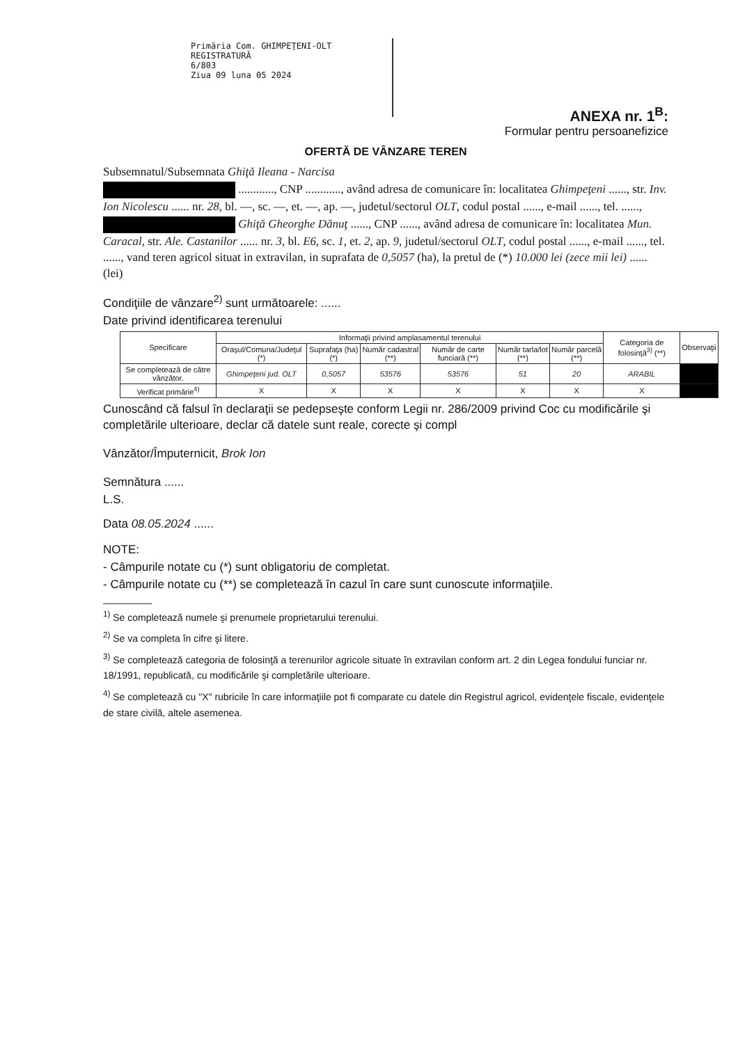Primăria Com. GHIMPEŢENI-OLT
REGISTRATURĂ
6/803
Ziua 09 luna 05 2024
ANEXA nr. 1<sup>B</sup>:
Formular pentru persoanefizice
OFERTĂ DE VÂNZARE TEREN
Subsemnatul/Subsemnata Ghiţă Ileana - Narcisa
............, CNP ............, având adresa de comunicare în: localitatea Ghimpeţeni ......, str. Inv. Ion Nicolescu ...... nr. 28, bl. —, sc. —, et. —, ap. —, judetul/sectorul OLT, codul postal ......, e-mail ......, tel. ......,
Ghiţă Gheorghe Dănuţ ......, CNP ......, având adresa de comunicare în: localitatea Mun. Caracal, str. Ale. Castanilor ...... nr. 3, bl. E6, sc. 1, et. 2, ap. 9, judetul/sectorul OLT, codul postal ......, e-mail ......, tel. ......, vand teren agricol situat in extravilan, in suprafata de 0,5057 (ha), la pretul de (*) 10.000 lei (zece mii lei) ...... (lei)
Condiţiile de vânzare<sup>2)</sup> sunt următoarele: ......
Date privind identificarea terenului
| Specificare | Informaţii privind amplasamentul terenului | | | | | | Categoria de folosinţă<sup>3)</sup> (**) | Observaţii |
| --- | --- | --- | --- | --- | --- | --- | --- | --- |
| | Oraşul/Comuna/Judeţul (*) | Suprafaţa (ha) (*) | Număr cadastral (**) | Număr de carte funciară (**) | Număr tarla/lot (**) | Număr parcelă (**) | | |
| Se completează de către vânzător. | Ghimpeţeni jud. OLT | 0,5057 | 53576 | 53576 | 51 | 20 | ARABIL | |
| Verificat primărie<sup>4)</sup> | X | X | X | X | X | X | X | |
Cunoscând că falsul în declaraţii se pedepseşte conform Legii nr. 286/2009 privind Coc cu modificările şi completările ulterioare, declar că datele sunt reale, corecte şi compl
Vânzător/Împuternicit, Brok Ion
Semnătura ......
L.S.
Data 08.05.2024 ......
NOTE:
- Câmpurile notate cu (*) sunt obligatoriu de completat.
- Câmpurile notate cu (**) se completează în cazul în care sunt cunoscute informaţiile.
<sup>1)</sup> Se completează numele şi prenumele proprietarului terenului.
<sup>2)</sup> Se va completa în cifre şi litere.
<sup>3)</sup> Se completează categoria de folosinţă a terenurilor agricole situate în extravilan conform art. 2 din Legea fondului funciar nr. 18/1991, republicată, cu modificările şi completările ulterioare.
<sup>4)</sup> Se completează cu "X" rubricile în care informaţiile pot fi comparate cu datele din Registrul agricol, evidenţele fiscale, evidenţele de stare civilă, altele asemenea.